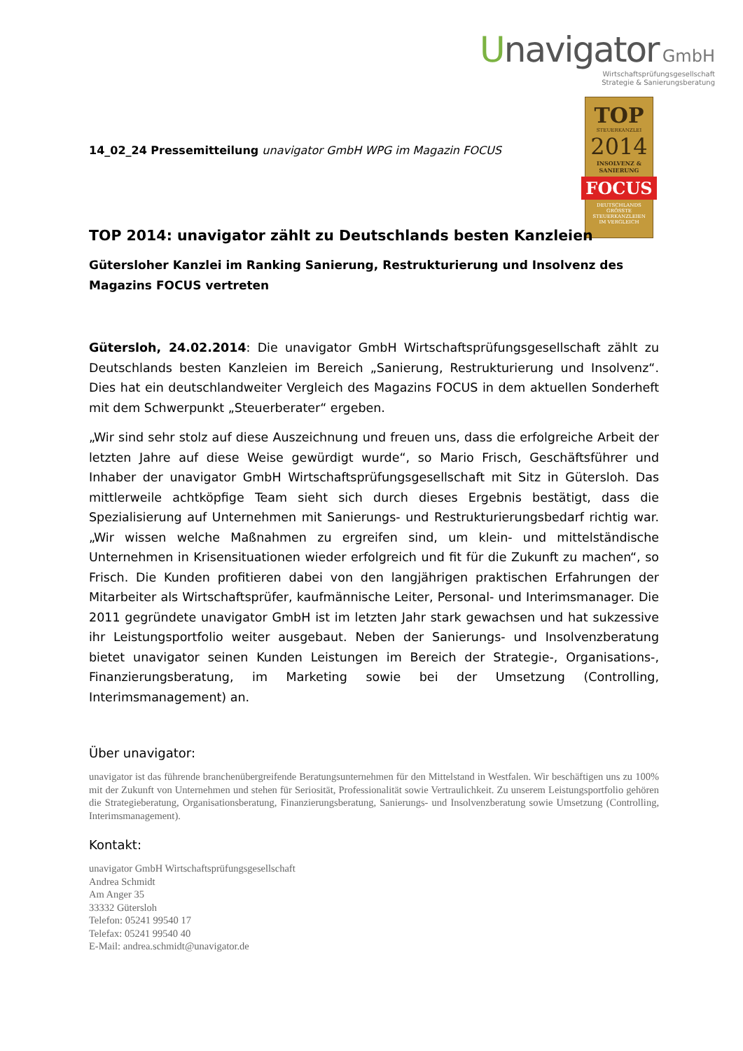Unavigator GmbH
Wirtschaftsprüfungsgesellschaft
Strategie & Sanierungsberatung
TOP
STEUERKANZLEI
2014
INSOLVENZ &
SANIERUNG
FOCUS
DEUTSCHLANDS
GRÖSSTE
STEUERKANZLEIEN
IM VERGLEICH
14_02_24 Pressemitteilung unavigator GmbH WPG im Magazin FOCUS
TOP 2014: unavigator zählt zu Deutschlands besten Kanzleien
Gütersloher Kanzlei im Ranking Sanierung, Restrukturierung und Insolvenz des Magazins FOCUS vertreten
Gütersloh, 24.02.2014: Die unavigator GmbH Wirtschaftsprüfungsgesellschaft zählt zu Deutschlands besten Kanzleien im Bereich „Sanierung, Restrukturierung und Insolvenz“. Dies hat ein deutschlandweiter Vergleich des Magazins FOCUS in dem aktuellen Sonderheft mit dem Schwerpunkt „Steuerberater“ ergeben.
„Wir sind sehr stolz auf diese Auszeichnung und freuen uns, dass die erfolgreiche Arbeit der letzten Jahre auf diese Weise gewürdigt wurde“, so Mario Frisch, Geschäftsführer und Inhaber der unavigator GmbH Wirtschaftsprüfungsgesellschaft mit Sitz in Gütersloh. Das mittlerweile achtköpfige Team sieht sich durch dieses Ergebnis bestätigt, dass die Spezialisierung auf Unternehmen mit Sanierungs- und Restrukturierungsbedarf richtig war. „Wir wissen welche Maßnahmen zu ergreifen sind, um klein- und mittelständische Unternehmen in Krisensituationen wieder erfolgreich und fit für die Zukunft zu machen“, so Frisch. Die Kunden profitieren dabei von den langjährigen praktischen Erfahrungen der Mitarbeiter als Wirtschaftsprüfer, kaufmännische Leiter, Personal- und Interimsmanager. Die 2011 gegründete unavigator GmbH ist im letzten Jahr stark gewachsen und hat sukzessive ihr Leistungsportfolio weiter ausgebaut. Neben der Sanierungs- und Insolvenzberatung bietet unavigator seinen Kunden Leistungen im Bereich der Strategie-, Organisations-, Finanzierungsberatung, im Marketing sowie bei der Umsetzung (Controlling, Interimsmanagement) an.
Über unavigator:
unavigator ist das führende branchenübergreifende Beratungsunternehmen für den Mittelstand in Westfalen. Wir beschäftigen uns zu 100% mit der Zukunft von Unternehmen und stehen für Seriosität, Professionalität sowie Vertraulichkeit. Zu unserem Leistungsportfolio gehören die Strategieberatung, Organisationsberatung, Finanzierungsberatung, Sanierungs- und Insolvenzberatung sowie Umsetzung (Controlling, Interimsmanagement).
Kontakt:
unavigator GmbH Wirtschaftsprüfungsgesellschaft
Andrea Schmidt
Am Anger 35
33332 Gütersloh
Telefon: 05241 99540 17
Telefax: 05241 99540 40
E-Mail: andrea.schmidt@unavigator.de